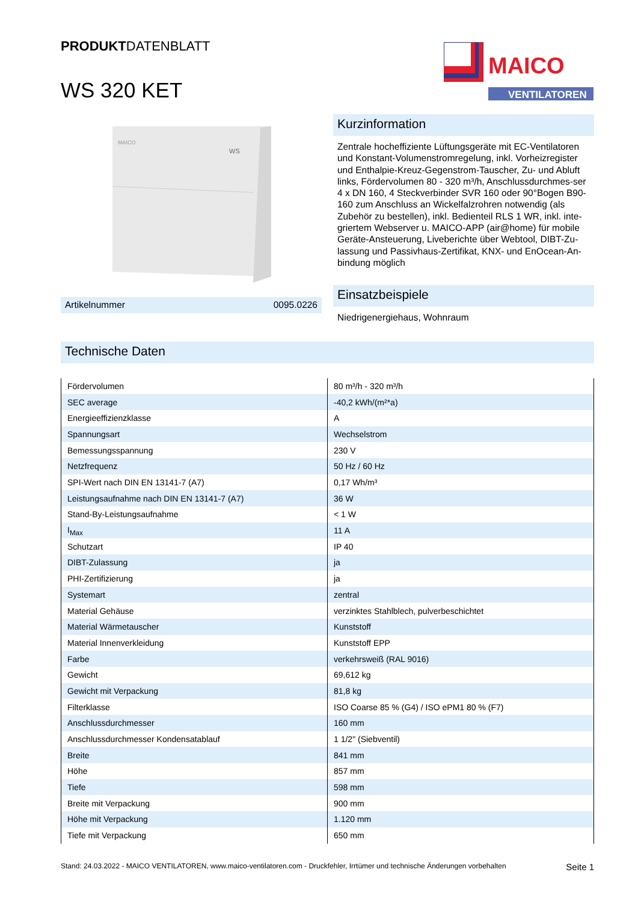PRODUKTDATENBLATT
MAICO
VENTILATOREN
WS 320 KET
MAICO
WS
Artikelnummer 0095.0226
Kurzinformation
Zentrale hocheffiziente Lüftungsgeräte mit EC-Ventilatoren und Konstant-Volumenstromregelung, inkl. Vorheizregister und Enthalpie-Kreuz-Gegenstrom-Tauscher, Zu- und Abluft links, Fördervolumen 80 - 320 m³/h, Anschlussdurchmes-ser 4 x DN 160, 4 Steckverbinder SVR 160 oder 90°Bogen B90-160 zum Anschluss an Wickelfalzrohren notwendig (als Zubehör zu bestellen), inkl. Bedienteil RLS 1 WR, inkl. inte-griertem Webserver u. MAICO-APP (air@home) für mobile Geräte-Ansteuerung, Liveberichte über Webtool, DIBT-Zu-lassung und Passivhaus-Zertifikat, KNX- und EnOcean-An-bindung möglich
Einsatzbeispiele
Niedrigenergiehaus, Wohnraum
Technische Daten
| Fördervolumen | 80 m³/h - 320 m³/h |
| SEC average | -40,2 kWh/(m²*a) |
| Energieeffizienzklasse | A |
| Spannungsart | Wechselstrom |
| Bemessungsspannung | 230 V |
| Netzfrequenz | 50 Hz / 60 Hz |
| SPI-Wert nach DIN EN 13141-7 (A7) | 0,17 Wh/m³ |
| Leistungsaufnahme nach DIN EN 13141-7 (A7) | 36 W |
| Stand-By-Leistungsaufnahme | < 1 W |
| I<sub>Max</sub> | 11 A |
| Schutzart | IP 40 |
| DIBT-Zulassung | ja |
| PHI-Zertifizierung | ja |
| Systemart | zentral |
| Material Gehäuse | verzinktes Stahlblech, pulverbeschichtet |
| Material Wärmetauscher | Kunststoff |
| Material Innenverkleidung | Kunststoff EPP |
| Farbe | verkehrsweiß (RAL 9016) |
| Gewicht | 69,612 kg |
| Gewicht mit Verpackung | 81,8 kg |
| Filterklasse | ISO Coarse 85 % (G4) / ISO ePM1 80 % (F7) |
| Anschlussdurchmesser | 160 mm |
| Anschlussdurchmesser Kondensatablauf | 1 1/2" (Siebventil) |
| Breite | 841 mm |
| Höhe | 857 mm |
| Tiefe | 598 mm |
| Breite mit Verpackung | 900 mm |
| Höhe mit Verpackung | 1.120 mm |
| Tiefe mit Verpackung | 650 mm |
Stand: 24.03.2022 - MAICO VENTILATOREN, www.maico-ventilatoren.com - Druckfehler, Irrtümer und technische Änderungen vorbehalten Seite 1